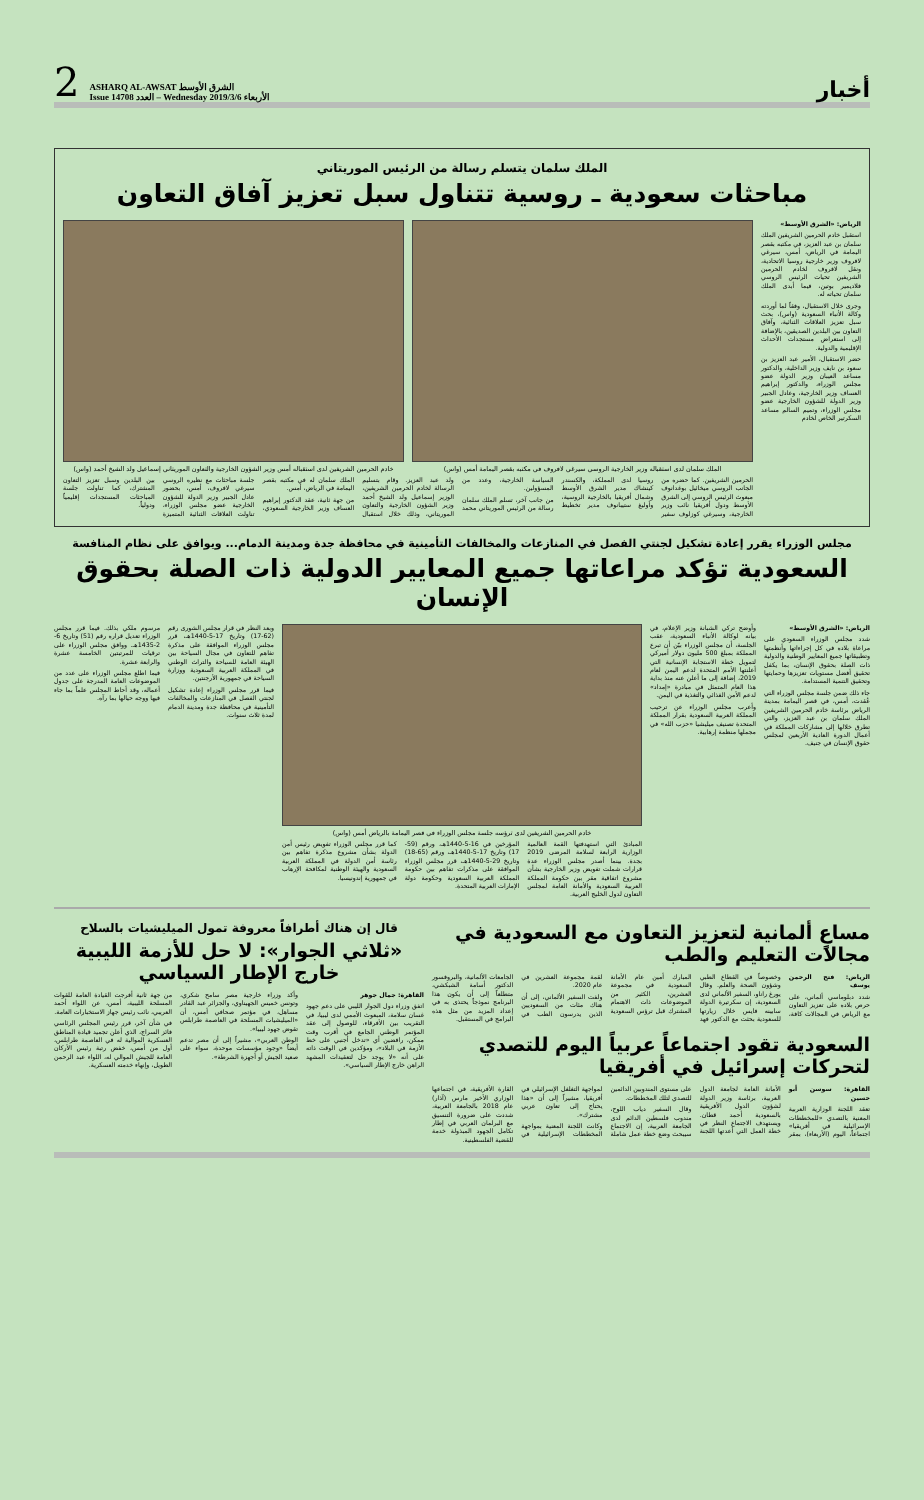2
ASHARQ AL-AWSAT الشرق الأوسط
Issue 14708 العدد – Wednesday 2019/3/6 الأربعاء
أخبار
الملك سلمان يتسلم رسالة من الرئيس الموريتاني
مباحثات سعودية ـ روسية تتناول سبل تعزيز آفاق التعاون
الرياض: «الشرق الأوسط»
استقبل خادم الحرمين الشريفين الملك سلمان بن عبد العزيز، في مكتبه بقصر اليمامة في الرياض، أمس، سيرغي لافروف وزير خارجية روسيا الاتحادية، ونقل لافروف لخادم الحرمين الشريفين تحيات الرئيس الروسي فلاديمير بوتين، فيما أبدى الملك سلمان تحياته له.
وجرى خلال الاستقبال، وفقاً لما أوردته وكالة الأنباء السعودية (واس)، بحث سبل تعزيز العلاقات الثنائية، وآفاق التعاون بين البلدين الصديقين، بالإضافة إلى استعراض مستجدات الأحداث الإقليمية والدولية.
حضر الاستقبال، الأمير عبد العزيز بن سعود بن نايف وزير الداخلية، والدكتور مساعد العيبان وزير الدولة عضو مجلس الوزراء، والدكتور إبراهيم العساف وزير الخارجية، وعادل الجبير وزير الدولة للشؤون الخارجية عضو مجلس الوزراء، وتميم السالم مساعد السكرتير الخاص لخادم
الملك سلمان لدى استقباله وزير الخارجية الروسي سيرغي لافروف في مكتبه بقصر اليمامة أمس (واس)
خادم الحرمين الشريفين لدى استقباله أمس وزير الشؤون الخارجية والتعاون الموريتاني إسماعيل ولد الشيخ أحمد (واس)
الحرمين الشريفين. كما حضره من الجانب الروسي ميخائيل بوغدانوف مبعوث الرئيس الروسي إلى الشرق الأوسط ودول أفريقيا نائب وزير الخارجية، وسيرغي كوزلوف سفير روسيا لدى المملكة، والكسندر كينشاك مدير الشرق الأوسط وشمال أفريقيا بالخارجية الروسية، وأوليغ ستيبانوف مدير تخطيط السياسة الخارجية، وعدد من المسؤولين.
من جانب آخر، تسلم الملك سلمان رسالة من الرئيس الموريتاني محمد ولد عبد العزيز. وقام بتسليم الرسالة لخادم الحرمين الشريفين، الوزير إسماعيل ولد الشيخ أحمد وزير الشؤون الخارجية والتعاون الموريتاني، وذلك خلال استقبال الملك سلمان له في مكتبه بقصر اليمامة في الرياض، أمس.
من جهة ثانية، عقد الدكتور إبراهيم العساف وزير الخارجية السعودي، جلسة مباحثات مع نظيره الروسي سيرغي لافروف، أمس، بحضور عادل الجبير وزير الدولة للشؤون الخارجية عضو مجلس الوزراء، تناولت العلاقات الثنائية المتميزة بين البلدين وسبل تعزيز التعاون المشترك، كما تناولت جلسة المباحثات المستجدات إقليمياً ودولياً.
مجلس الوزراء يقرر إعادة تشكيل لجنتي الفصل في المنازعات والمخالفات التأمينية في محافظة جدة ومدينة الدمام... ويوافق على نظام المنافسة
السعودية تؤكد مراعاتها جميع المعايير الدولية ذات الصلة بحقوق الإنسان
الرياض: «الشرق الأوسط»
شدد مجلس الوزراء السعودي على مراعاة بلاده في كل إجراءاتها وأنظمتها وتطبيقاتها جميع المعايير الوطنية والدولية ذات الصلة بحقوق الإنسان، بما يكفل تحقيق أفضل مستويات تعزيزها وحمايتها وتحقيق التنمية المستدامة.
جاء ذلك ضمن جلسة مجلس الوزراء التي عُقدت، أمس، في قصر اليمامة بمدينة الرياض برئاسة خادم الحرمين الشريفين الملك سلمان بن عبد العزيز، والتي تطرق خلالها إلى مشاركات المملكة في أعمال الدورة العادية الأربعين لمجلس حقوق الإنسان في جنيف.
وأوضح تركي الشبانة وزير الإعلام، في بيانه لوكالة الأنباء السعودية، عقب الجلسة، أن مجلس الوزراء بيّن أن تبرع المملكة بمبلغ 500 مليون دولار أميركي لتمويل خطة الاستجابة الإنسانية التي أعلنتها الأمم المتحدة لدعم اليمن لعام 2019، إضافة إلى ما أعلن عنه منذ بداية هذا العام المتمثل في مبادرة «إمداد» لدعم الأمن الغذائي والتغذية في اليمن.
وأعرب مجلس الوزراء عن ترحيب المملكة العربية السعودية بقرار المملكة المتحدة تصنيف ميليشيا «حزب الله» في مجملها منظمة إرهابية.
خادم الحرمين الشريفين لدى ترؤسه جلسة مجلس الوزراء في قصر اليمامة بالرياض أمس (واس)
المبادئ التي استهدفتها القمة العالمية الوزارية الرابعة لسلامة المرضى 2019 بجدة. بينما أصدر مجلس الوزراء عدة قرارات شملت تفويض وزير الخارجية بشأن مشروع اتفاقية مقر بين حكومة المملكة العربية السعودية والأمانة العامة لمجلس التعاون لدول الخليج العربية.
المؤرخين في 16-5-1440هـ، ورقم (59-17) وتاريخ 17-5-1440هـ، ورقم (65-18) وتاريخ 29-5-1440هـ، قرر مجلس الوزراء الموافقة على مذكرات تفاهم بين حكومة المملكة العربية السعودية وحكومة دولة الإمارات العربية المتحدة.
كما قرر مجلس الوزراء تفويض رئيس أمن الدولة بشأن مشروع مذكرة تفاهم بين رئاسة أمن الدولة في المملكة العربية السعودية والهيئة الوطنية لمكافحة الإرهاب في جمهورية إندونيسيا.
وبعد النظر في قرار مجلس الشورى رقم (62-17) وتاريخ 17-5-1440هـ، قرر مجلس الوزراء الموافقة على مذكرة تفاهم للتعاون في مجال السياحة بين الهيئة العامة للسياحة والتراث الوطني في المملكة العربية السعودية ووزارة السياحة في جمهورية الأرجنتين.
فيما قرر مجلس الوزراء إعادة تشكيل لجنتي الفصل في المنازعات والمخالفات التأمينية في محافظة جدة ومدينة الدمام لمدة ثلاث سنوات.
مرسوم ملكي بذلك. فيما قرر مجلس الوزراء تعديل قراره رقم (51) وتاريخ 6-2-1435هـ. ووافق مجلس الوزراء على ترقيات للمرتبتين الخامسة عشرة والرابعة عشرة.
فيما اطلع مجلس الوزراء على عدد من الموضوعات العامة المدرجة على جدول أعماله، وقد أحاط المجلس علماً بما جاء فيها ووجه حيالها بما رآه.
مساعٍ ألمانية لتعزيز التعاون مع السعودية في مجالات التعليم والطب
الرياض: فتح الرحمن يوسف
شدد دبلوماسي ألماني، على حرص بلاده على تعزيز التعاون مع الرياض في المجالات كافة، وخصوصاً في القطاع الطبي وشؤون الصحة والعلم. وقال يورغ راناو، السفير الألماني لدى السعودية، إن سكرتيرة الدولة سابينه فايس خلال زيارتها للسعودية بحثت مع الدكتور فهد المبارك أمين عام الأمانة السعودية في مجموعة العشرين، الكثير من الموضوعات ذات الاهتمام المشترك قبل ترؤس السعودية لقمة مجموعة العشرين في عام 2020.
ولفت السفير الألماني، إلى أن هناك مئات من السعوديين الذين يدرسون الطب في الجامعات الألمانية، والبروفسور الدكتور أسامة الشبكشي، متطلعاً إلى أن يكون هذا البرنامج نموذجاً يحتذى به في إعداد المزيد من مثل هذه البرامج في المستقبل.
السعودية تقود اجتماعاً عربياً اليوم للتصدي لتحركات إسرائيل في أفريقيا
القاهرة: سوسن أبو حسين
تعقد اللجنة الوزارية العربية المعنية بالتصدي «للمخططات الإسرائيلية في أفريقيا» اجتماعاً، اليوم (الأربعاء)، بمقر الأمانة العامة لجامعة الدول العربية، برئاسة وزير الدولة لشؤون الدول الأفريقية بالسعودية أحمد قطان. ويستهدف الاجتماع النظر في خطة العمل التي أعدتها اللجنة على مستوى المندوبين الدائمين للتصدي لتلك المخططات.
وقال السفير دياب اللوح، مندوب فلسطين الدائم لدى الجامعة العربية، إن الاجتماع سيبحث وضع خطة عمل شاملة لمواجهة التغلغل الإسرائيلي في أفريقيا، مشيراً إلى أن «هذا يحتاج إلى تعاون عربي مشترك».
وكانت اللجنة المعنية بمواجهة المخططات الإسرائيلية في القارة الأفريقية، في اجتماعها الوزاري الأخير مارس (آذار) عام 2018 بالجامعة العربية، شددت على ضرورة التنسيق مع البرلمان العربي في إطار تكامل الجهود المبذولة خدمة للقضية الفلسطينية.
قال إن هناك أطرافاً معروفة تمول الميليشيات بالسلاح
«ثلاثي الجوار»: لا حل للأزمة الليبية خارج الإطار السياسي
القاهرة: جمال جوهر
اتفق وزراء دول الجوار الليبي على دعم جهود غسان سلامة، المبعوث الأممي لدى ليبيا، في التقريب بين الأفرقاء، للوصول إلى عقد المؤتمر الوطني الجامع في أقرب وقت ممكن، رافضين أي «تدخل أجنبي على خط الأزمة في البلاد»، ومؤكدين في الوقت ذاته على أنه «لا يوجد حل لتعقيدات المشهد الراهن خارج الإطار السياسي».
وأكد وزراء خارجية مصر سامح شكري، وتونس خميس الجهيناوي، والجزائر عبد القادر مساهل، في مؤتمر صحافي أمس، أن «الميليشيات المسلحة في العاصمة طرابلس تقوض جهود ليبيا».
الوطن العربي»، مشيراً إلى أن مصر تدعم أيضاً «وجود مؤسسات موحدة، سواء على صعيد الجيش أو أجهزة الشرطة».
من جهة ثانية أفرجت القيادة العامة للقوات المسلحة الليبية، أمس، عن اللواء أحمد العريبي، نائب رئيس جهاز الاستخبارات العامة.
في شأن آخر، قرر رئيس المجلس الرئاسي فائز السراج، الذي أعلن تجميد قيادة المناطق العسكرية الموالية له في العاصمة طرابلس، أول من أمس، خفض رتبة رئيس الأركان العامة للجيش الموالي له، اللواء عبد الرحمن الطويل، وإنهاء خدمته العسكرية.